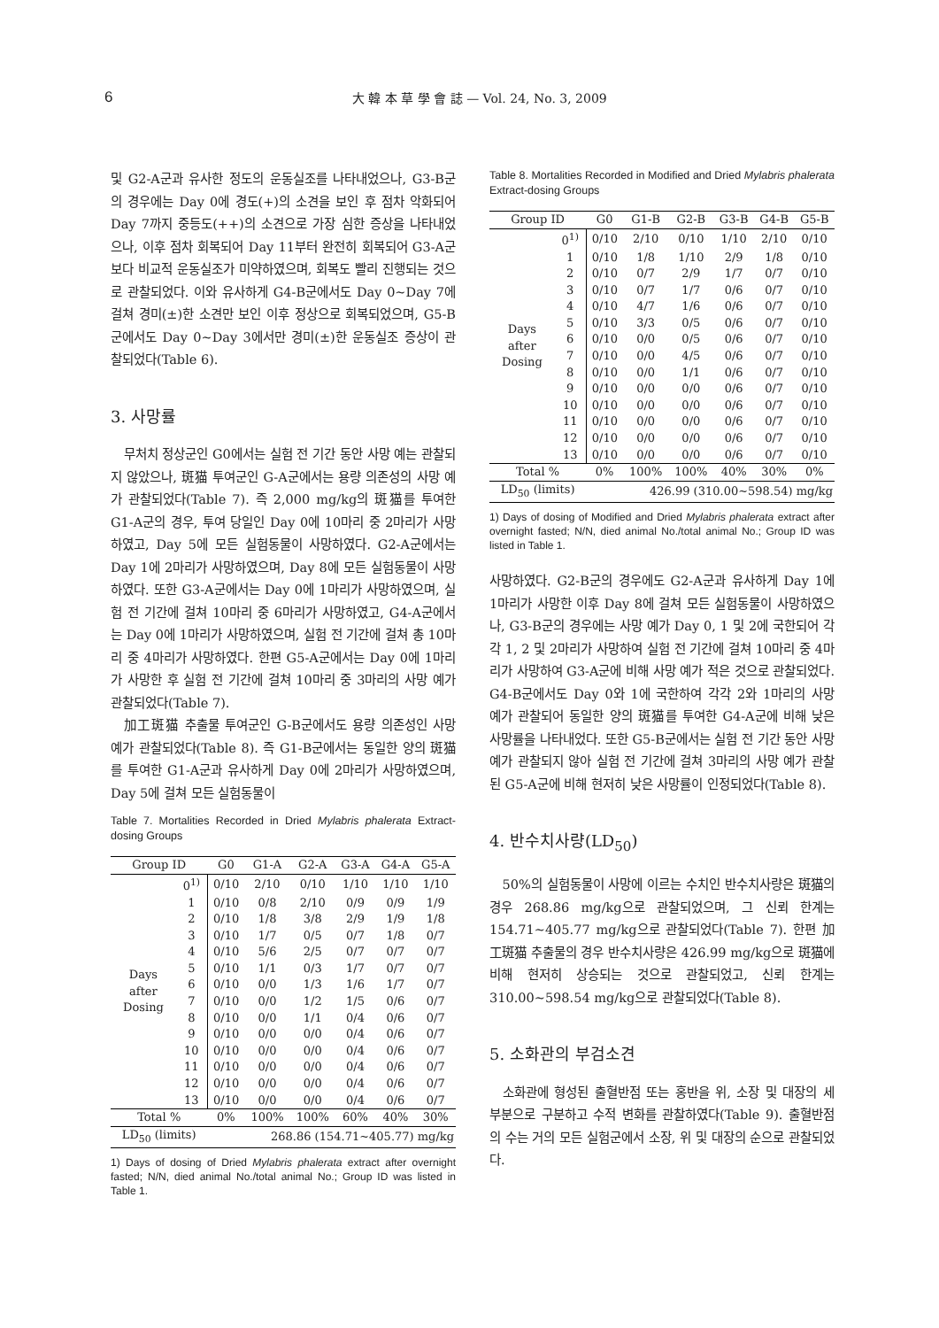6 大 韓 本 草 學 會 誌 — Vol. 24, No. 3, 2009
및 G2-A군과 유사한 정도의 운동실조를 나타내었으나, G3-B군의 경우에는 Day 0에 경도(+)의 소견을 보인 후 점차 악화되어 Day 7까지 중등도(++)의 소견으로 가장 심한 증상을 나타내었으나, 이후 점차 회복되어 Day 11부터 완전히 회복되어 G3-A군보다 비교적 운동실조가 미약하였으며, 회복도 빨리 진행되는 것으로 관찰되었다. 이와 유사하게 G4-B군에서도 Day 0~Day 7에 걸쳐 경미(±)한 소견만 보인 이후 정상으로 회복되었으며, G5-B군에서도 Day 0~Day 3에서만 경미(±)한 운동실조 증상이 관찰되었다(Table 6).
3. 사망률
무처치 정상군인 G0에서는 실험 전 기간 동안 사망 예는 관찰되지 않았으나, 斑猫 투여군인 G-A군에서는 용량 의존성의 사망 예가 관찰되었다(Table 7). 즉 2,000 mg/kg의 斑猫를 투여한 G1-A군의 경우, 투여 당일인 Day 0에 10마리 중 2마리가 사망하였고, Day 5에 모든 실험동물이 사망하였다. G2-A군에서는 Day 1에 2마리가 사망하였으며, Day 8에 모든 실험동물이 사망하였다. 또한 G3-A군에서는 Day 0에 1마리가 사망하였으며, 실험 전 기간에 걸쳐 10마리 중 6마리가 사망하였고, G4-A군에서는 Day 0에 1마리가 사망하였으며, 실험 전 기간에 걸쳐 총 10마리 중 4마리가 사망하였다. 한편 G5-A군에서는 Day 0에 1마리가 사망한 후 실험 전 기간에 걸쳐 10마리 중 3마리의 사망 예가 관찰되었다(Table 7).
加工斑猫 추출물 투여군인 G-B군에서도 용량 의존성인 사망 예가 관찰되었다(Table 8). 즉 G1-B군에서는 동일한 양의 斑猫를 투여한 G1-A군과 유사하게 Day 0에 2마리가 사망하였으며, Day 5에 걸쳐 모든 실험동물이
Table 7. Mortalities Recorded in Dried Mylabris phalerata Extract-dosing Groups
| Group ID | | G0 | G1-A | G2-A | G3-A | G4-A | G5-A |
| --- | --- | --- | --- | --- | --- | --- | --- |
| Days after Dosing | 0<sup>1)</sup> | 0/10 | 2/10 | 0/10 | 1/10 | 1/10 | 1/10 |
| | 1 | 0/10 | 0/8 | 2/10 | 0/9 | 0/9 | 1/9 |
| | 2 | 0/10 | 1/8 | 3/8 | 2/9 | 1/9 | 1/8 |
| | 3 | 0/10 | 1/7 | 0/5 | 0/7 | 1/8 | 0/7 |
| | 4 | 0/10 | 5/6 | 2/5 | 0/7 | 0/7 | 0/7 |
| | 5 | 0/10 | 1/1 | 0/3 | 1/7 | 0/7 | 0/7 |
| | 6 | 0/10 | 0/0 | 1/3 | 1/6 | 1/7 | 0/7 |
| | 7 | 0/10 | 0/0 | 1/2 | 1/5 | 0/6 | 0/7 |
| | 8 | 0/10 | 0/0 | 1/1 | 0/4 | 0/6 | 0/7 |
| | 9 | 0/10 | 0/0 | 0/0 | 0/4 | 0/6 | 0/7 |
| | 10 | 0/10 | 0/0 | 0/0 | 0/4 | 0/6 | 0/7 |
| | 11 | 0/10 | 0/0 | 0/0 | 0/4 | 0/6 | 0/7 |
| | 12 | 0/10 | 0/0 | 0/0 | 0/4 | 0/6 | 0/7 |
| | 13 | 0/10 | 0/0 | 0/0 | 0/4 | 0/6 | 0/7 |
| Total % | | 0% | 100% | 100% | 60% | 40% | 30% |
| LD<sub>50</sub> (limits) | | 268.86 (154.71~405.77) mg/kg | | | | | |
1) Days of dosing of Dried Mylabris phalerata extract after overnight fasted; N/N, died animal No./total animal No.; Group ID was listed in Table 1.
Table 8. Mortalities Recorded in Modified and Dried Mylabris phalerata Extract-dosing Groups
| Group ID | | G0 | G1-B | G2-B | G3-B | G4-B | G5-B |
| --- | --- | --- | --- | --- | --- | --- | --- |
| Days after Dosing | 0<sup>1)</sup> | 0/10 | 2/10 | 0/10 | 1/10 | 2/10 | 0/10 |
| | 1 | 0/10 | 1/8 | 1/10 | 2/9 | 1/8 | 0/10 |
| | 2 | 0/10 | 0/7 | 2/9 | 1/7 | 0/7 | 0/10 |
| | 3 | 0/10 | 0/7 | 1/7 | 0/6 | 0/7 | 0/10 |
| | 4 | 0/10 | 4/7 | 1/6 | 0/6 | 0/7 | 0/10 |
| | 5 | 0/10 | 3/3 | 0/5 | 0/6 | 0/7 | 0/10 |
| | 6 | 0/10 | 0/0 | 0/5 | 0/6 | 0/7 | 0/10 |
| | 7 | 0/10 | 0/0 | 4/5 | 0/6 | 0/7 | 0/10 |
| | 8 | 0/10 | 0/0 | 1/1 | 0/6 | 0/7 | 0/10 |
| | 9 | 0/10 | 0/0 | 0/0 | 0/6 | 0/7 | 0/10 |
| | 10 | 0/10 | 0/0 | 0/0 | 0/6 | 0/7 | 0/10 |
| | 11 | 0/10 | 0/0 | 0/0 | 0/6 | 0/7 | 0/10 |
| | 12 | 0/10 | 0/0 | 0/0 | 0/6 | 0/7 | 0/10 |
| | 13 | 0/10 | 0/0 | 0/0 | 0/6 | 0/7 | 0/10 |
| Total % | | 0% | 100% | 100% | 40% | 30% | 0% |
| LD<sub>50</sub> (limits) | | 426.99 (310.00~598.54) mg/kg | | | | | |
1) Days of dosing of Modified and Dried Mylabris phalerata extract after overnight fasted; N/N, died animal No./total animal No.; Group ID was listed in Table 1.
사망하였다. G2-B군의 경우에도 G2-A군과 유사하게 Day 1에 1마리가 사망한 이후 Day 8에 걸쳐 모든 실험동물이 사망하였으나, G3-B군의 경우에는 사망 예가 Day 0, 1 및 2에 국한되어 각각 1, 2 및 2마리가 사망하여 실험 전 기간에 걸쳐 10마리 중 4마리가 사망하여 G3-A군에 비해 사망 예가 적은 것으로 관찰되었다. G4-B군에서도 Day 0와 1에 국한하여 각각 2와 1마리의 사망 예가 관찰되어 동일한 양의 斑猫를 투여한 G4-A군에 비해 낮은 사망률을 나타내었다. 또한 G5-B군에서는 실험 전 기간 동안 사망 예가 관찰되지 않아 실험 전 기간에 걸쳐 3마리의 사망 예가 관찰된 G5-A군에 비해 현저히 낮은 사망률이 인정되었다(Table 8).
4. 반수치사량(LD<sub>50</sub>)
50%의 실험동물이 사망에 이르는 수치인 반수치사량은 斑猫의 경우 268.86 mg/kg으로 관찰되었으며, 그 신뢰 한계는 154.71~405.77 mg/kg으로 관찰되었다(Table 7). 한편 加工斑猫 추출물의 경우 반수치사량은 426.99 mg/kg으로 斑猫에 비해 현저히 상승되는 것으로 관찰되었고, 신뢰 한계는 310.00~598.54 mg/kg으로 관찰되었다(Table 8).
5. 소화관의 부검소견
소화관에 형성된 출혈반점 또는 홍반을 위, 소장 및 대장의 세 부분으로 구분하고 수적 변화를 관찰하였다(Table 9). 출혈반점의 수는 거의 모든 실험군에서 소장, 위 및 대장의 순으로 관찰되었다.